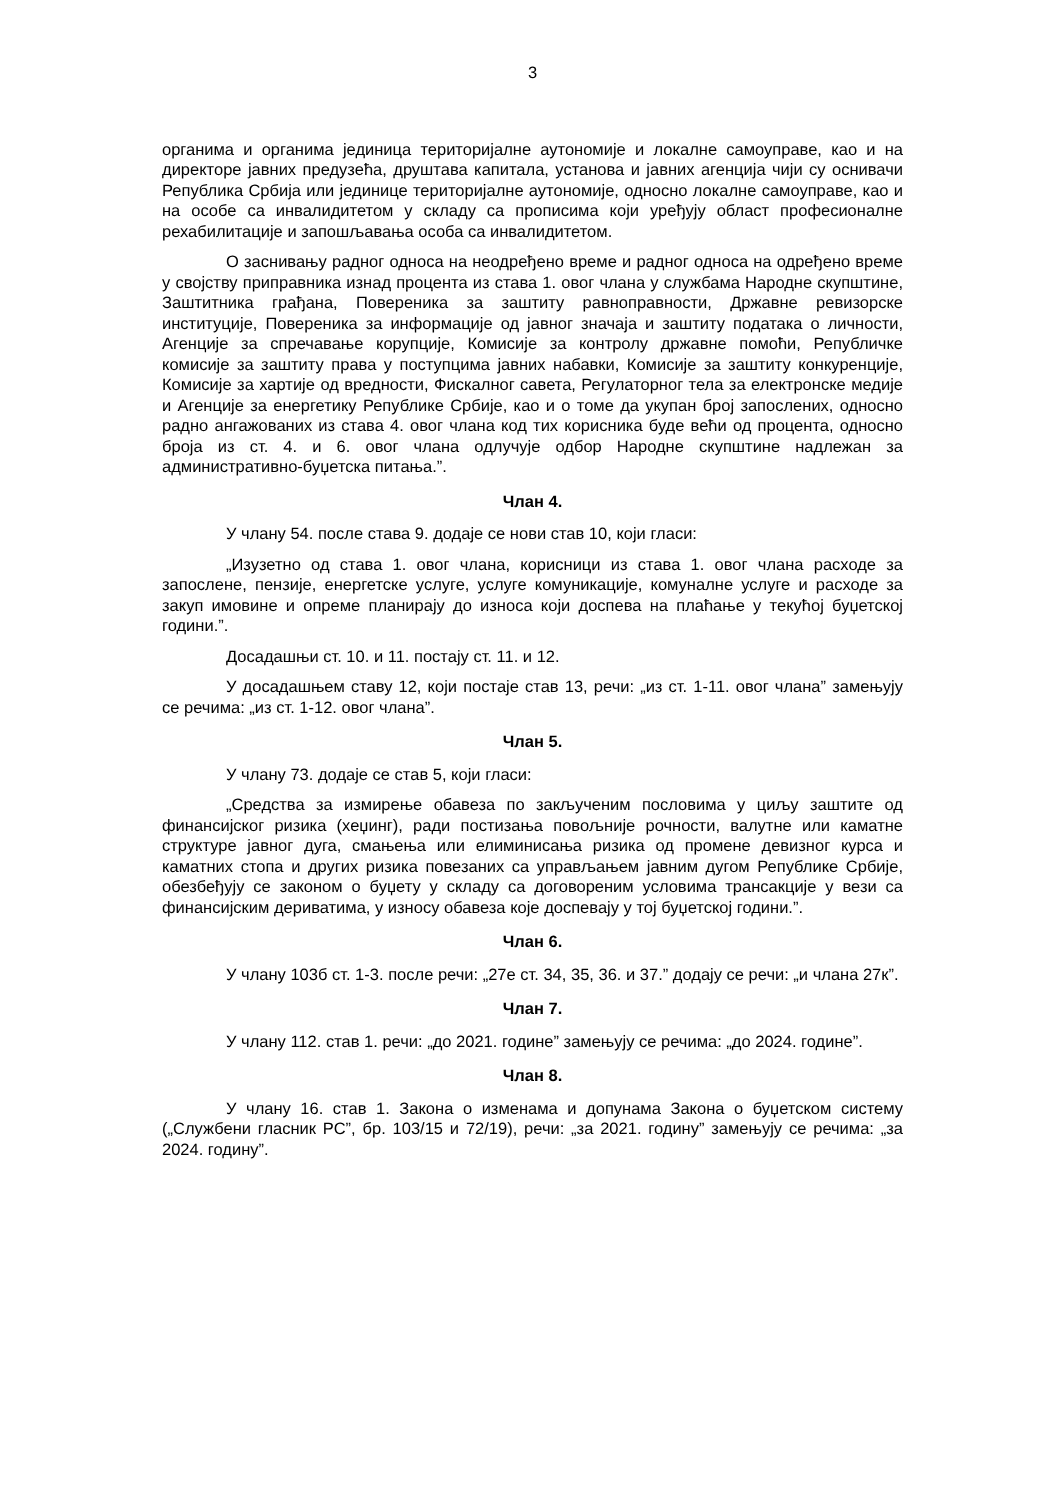3
органима и органима јединица територијалне аутономије и локалне самоуправе, као и на директоре јавних предузећа, друштава капитала, установа и јавних агенција чији су оснивачи Република Србија или јединице територијалне аутономије, односно локалне самоуправе, као и на особе са инвалидитетом у складу са прописима који уређују област професионалне рехабилитације и запошљавања особа са инвалидитетом.
О заснивању радног односа на неодређено време и радног односа на одређено време у својству приправника изнад процента из става 1. овог члана у службама Народне скупштине, Заштитника грађана, Повереника за заштиту равноправности, Државне ревизорске институције, Повереника за информације од јавног значаја и заштиту података о личности, Агенције за спречавање корупције, Комисије за контролу државне помоћи, Републичке комисије за заштиту права у поступцима јавних набавки, Комисије за заштиту конкуренције, Комисије за хартије од вредности, Фискалног савета, Регулаторног тела за електронске медије и Агенције за енергетику Републике Србије, као и о томе да укупан број запослених, односно радно ангажованих из става 4. овог члана код тих корисника буде већи од процента, односно броја из ст. 4. и 6. овог члана одлучује одбор Народне скупштине надлежан за административно-буџетска питања.”.
Члан 4.
У члану 54. после става 9. додаје се нови став 10, који гласи:
„Изузетно од става 1. овог члана, корисници из става 1. овог члана расходе за запослене, пензије, енергетске услуге, услуге комуникације, комуналне услуге и расходе за закуп имовине и опреме планирају до износа који доспева на плаћање у текућој буџетској години.”.
Досадашњи ст. 10. и 11. постају ст. 11. и 12.
У досадашњем ставу 12, који постаје став 13, речи: „из ст. 1-11. овог члана” замењују се речима: „из ст. 1-12. овог члана”.
Члан 5.
У члану 73. додаје се став 5, који гласи:
„Средства за измирење обавеза по закљученим пословима у циљу заштите од финансијског ризика (хеџинг), ради постизања повољније рочности, валутне или каматне структуре јавног дуга, смањења или елиминисања ризика од промене девизног курса и каматних стопа и других ризика повезаних са управљањем јавним дугом Републике Србије, обезбеђују се законом о буџету у складу са договореним условима трансакције у вези са финансијским дериватима, у износу обавеза које доспевају у тој буџетској години.”.
Члан 6.
У члану 103б ст. 1-3. после речи: „27е ст. 34, 35, 36. и 37.” додају се речи: „и члана 27к”.
Члан 7.
У члану 112. став 1. речи: „до 2021. године” замењују се речима: „до 2024. године”.
Члан 8.
У члану 16. став 1. Закона о изменама и допунама Закона о буџетском систему („Службени гласник РС”, бр. 103/15 и 72/19), речи: „за 2021. годину” замењују се речима: „за 2024. годину”.